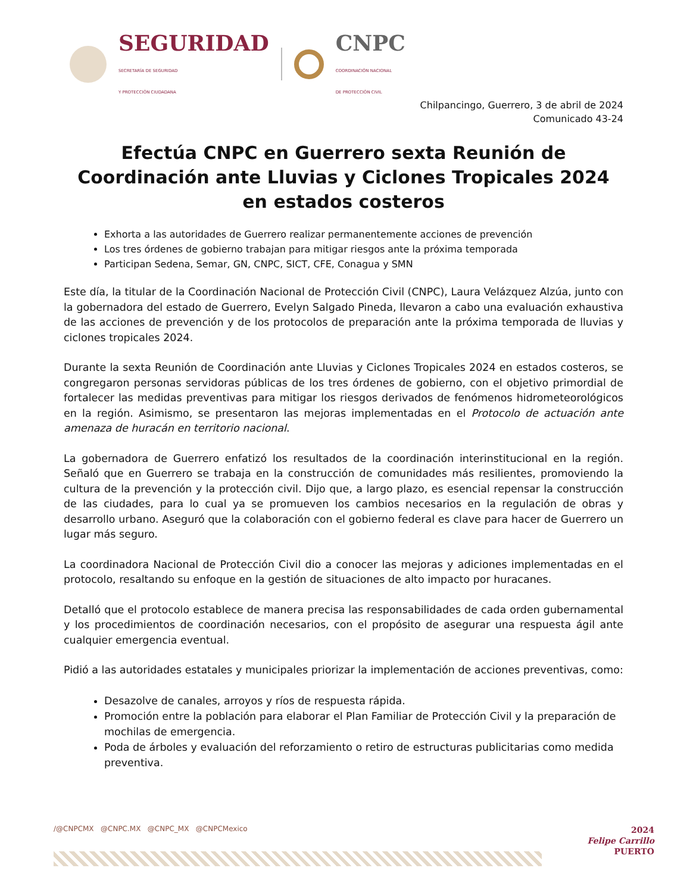SEGURIDAD
SECRETARÍA DE SEGURIDAD
Y PROTECCIÓN CIUDADANA
CNPC
COORDINACIÓN NACIONAL
DE PROTECCIÓN CIVIL
Chilpancingo, Guerrero, 3 de abril de 2024
Comunicado 43-24
Efectúa CNPC en Guerrero sexta Reunión de Coordinación ante Lluvias y Ciclones Tropicales 2024 en estados costeros
Exhorta a las autoridades de Guerrero realizar permanentemente acciones de prevención
Los tres órdenes de gobierno trabajan para mitigar riesgos ante la próxima temporada
Participan Sedena, Semar, GN, CNPC, SICT, CFE, Conagua y SMN
Este día, la titular de la Coordinación Nacional de Protección Civil (CNPC), Laura Velázquez Alzúa, junto con la gobernadora del estado de Guerrero, Evelyn Salgado Pineda, llevaron a cabo una evaluación exhaustiva de las acciones de prevención y de los protocolos de preparación ante la próxima temporada de lluvias y ciclones tropicales 2024.
Durante la sexta Reunión de Coordinación ante Lluvias y Ciclones Tropicales 2024 en estados costeros, se congregaron personas servidoras públicas de los tres órdenes de gobierno, con el objetivo primordial de fortalecer las medidas preventivas para mitigar los riesgos derivados de fenómenos hidrometeorológicos en la región. Asimismo, se presentaron las mejoras implementadas en el Protocolo de actuación ante amenaza de huracán en territorio nacional.
La gobernadora de Guerrero enfatizó los resultados de la coordinación interinstitucional en la región. Señaló que en Guerrero se trabaja en la construcción de comunidades más resilientes, promoviendo la cultura de la prevención y la protección civil. Dijo que, a largo plazo, es esencial repensar la construcción de las ciudades, para lo cual ya se promueven los cambios necesarios en la regulación de obras y desarrollo urbano. Aseguró que la colaboración con el gobierno federal es clave para hacer de Guerrero un lugar más seguro.
La coordinadora Nacional de Protección Civil dio a conocer las mejoras y adiciones implementadas en el protocolo, resaltando su enfoque en la gestión de situaciones de alto impacto por huracanes.
Detalló que el protocolo establece de manera precisa las responsabilidades de cada orden gubernamental y los procedimientos de coordinación necesarios, con el propósito de asegurar una respuesta ágil ante cualquier emergencia eventual.
Pidió a las autoridades estatales y municipales priorizar la implementación de acciones preventivas, como:
Desazolve de canales, arroyos y ríos de respuesta rápida.
Promoción entre la población para elaborar el Plan Familiar de Protección Civil y la preparación de mochilas de emergencia.
Poda de árboles y evaluación del reforzamiento o retiro de estructuras publicitarias como medida preventiva.
/@CNPCMX @CNPC.MX @CNPC_MX @CNPCMexico
2024
Felipe Carrillo
PUERTO